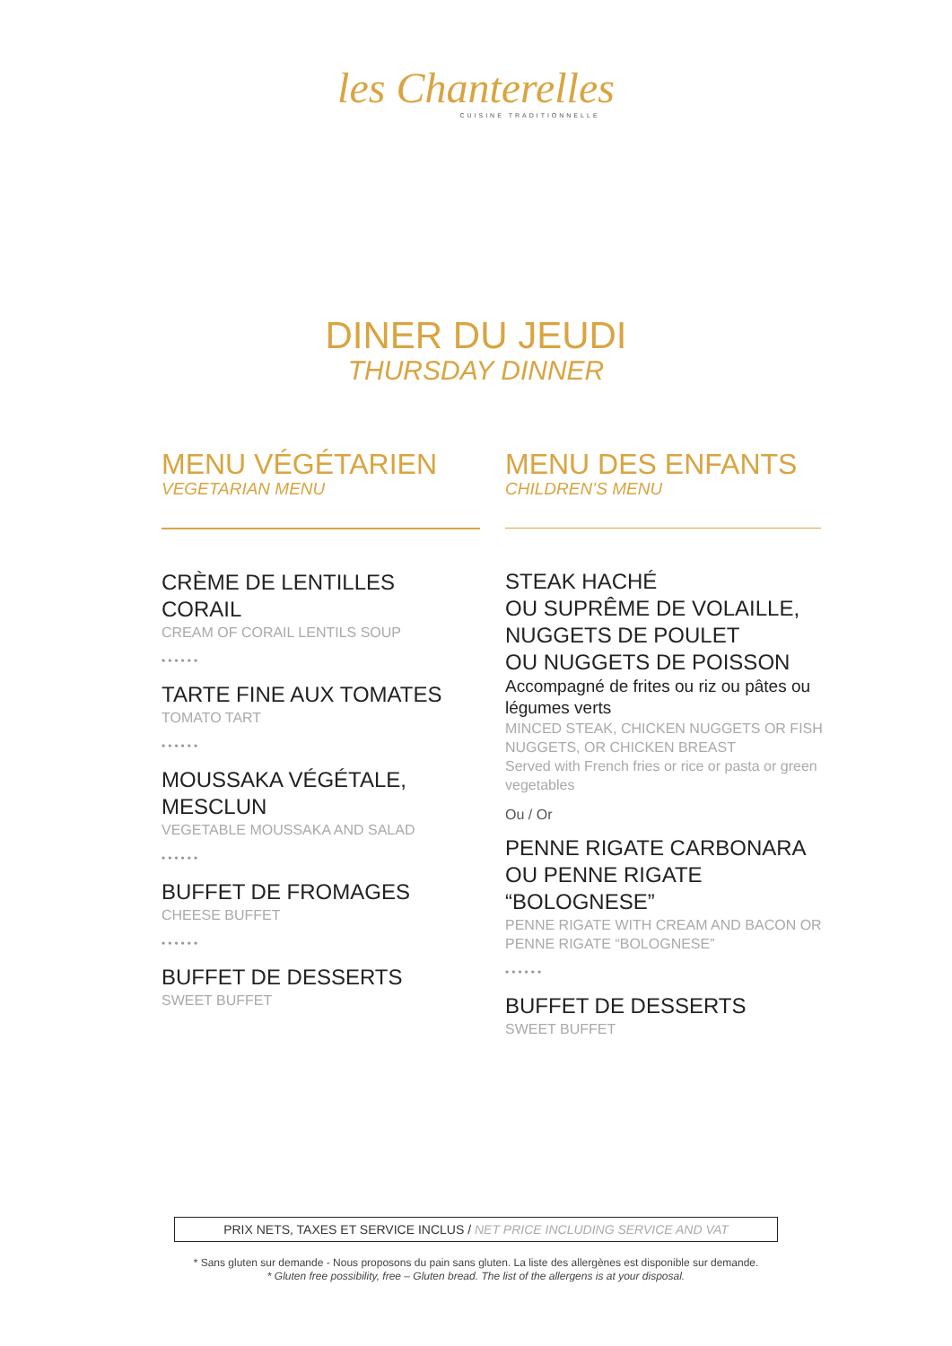les Chanterelles
CUISINE TRADITIONNELLE
DINER DU JEUDI
THURSDAY DINNER
MENU VÉGÉTARIEN
VEGETARIAN MENU
CRÈME DE LENTILLES CORAIL
CREAM OF CORAIL LENTILS SOUP
••••••
TARTE FINE AUX TOMATES
TOMATO TART
••••••
MOUSSAKA VÉGÉTALE, MESCLUN
VEGETABLE MOUSSAKA AND SALAD
••••••
BUFFET DE FROMAGES
CHEESE BUFFET
••••••
BUFFET DE DESSERTS
SWEET BUFFET
MENU DES ENFANTS
CHILDREN’S MENU
STEAK HACHÉ
OU SUPRÊME DE VOLAILLE,
NUGGETS DE POULET
OU NUGGETS DE POISSON
Accompagné de frites ou riz ou pâtes ou légumes verts
MINCED STEAK, CHICKEN NUGGETS OR FISH NUGGETS, OR CHICKEN BREAST
Served with French fries or rice or pasta or green vegetables
Ou / Or
PENNE RIGATE CARBONARA
OU PENNE RIGATE “BOLOGNESE”
PENNE RIGATE WITH CREAM AND BACON OR PENNE RIGATE “BOLOGNESE”
••••••
BUFFET DE DESSERTS
SWEET BUFFET
PRIX NETS, TAXES ET SERVICE INCLUS / NET PRICE INCLUDING SERVICE AND VAT
* Sans gluten sur demande - Nous proposons du pain sans gluten. La liste des allergènes est disponible sur demande.
* Gluten free possibility, free – Gluten bread. The list of the allergens is at your disposal.